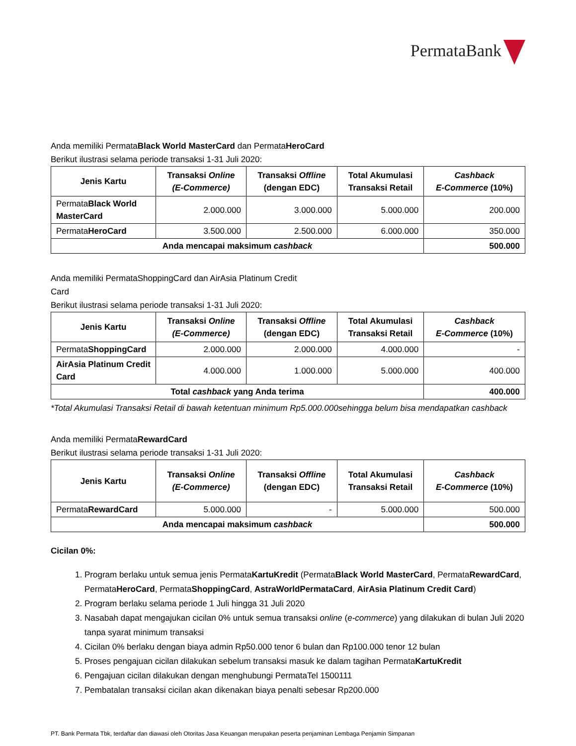PermataBank
Anda memiliki PermataBlack World MasterCard dan PermataHeroCard
Berikut ilustrasi selama periode transaksi 1-31 Juli 2020:
| Jenis Kartu | Transaksi Online (E-Commerce) | Transaksi Offline (dengan EDC) | Total Akumulasi Transaksi Retail | Cashback E-Commerce (10%) |
| --- | --- | --- | --- | --- |
| Permata Black World MasterCard | 2.000.000 | 3.000.000 | 5.000.000 | 200.000 |
| Permata HeroCard | 3.500.000 | 2.500.000 | 6.000.000 | 350.000 |
| Anda mencapai maksimum cashback | | | | 500.000 |
Anda memiliki PermataShoppingCard dan AirAsia Platinum Credit
Card
Berikut ilustrasi selama periode transaksi 1-31 Juli 2020:
| Jenis Kartu | Transaksi Online (E-Commerce) | Transaksi Offline (dengan EDC) | Total Akumulasi Transaksi Retail | Cashback E-Commerce (10%) |
| --- | --- | --- | --- | --- |
| Permata ShoppingCard | 2.000.000 | 2.000.000 | 4.000.000 | - |
| AirAsia Platinum Credit Card | 4.000.000 | 1.000.000 | 5.000.000 | 400.000 |
| Total cashback yang Anda terima | | | | 400.000 |
*Total Akumulasi Transaksi Retail di bawah ketentuan minimum Rp5.000.000sehingga belum bisa mendapatkan cashback
Anda memiliki PermataRewardCard
Berikut ilustrasi selama periode transaksi 1-31 Juli 2020:
| Jenis Kartu | Transaksi Online (E-Commerce) | Transaksi Offline (dengan EDC) | Total Akumulasi Transaksi Retail | Cashback E-Commerce (10%) |
| --- | --- | --- | --- | --- |
| Permata RewardCard | 5.000.000 | - | 5.000.000 | 500.000 |
| Anda mencapai maksimum cashback | | | | 500.000 |
Cicilan 0%:
1. Program berlaku untuk semua jenis PermataKartuKredit (PermataBlack World MasterCard, PermataRewardCard, PermataHeroCard, PermataShoppingCard, AstraWorldPermataCard, AirAsia Platinum Credit Card)
2. Program berlaku selama periode 1 Juli hingga 31 Juli 2020
3. Nasabah dapat mengajukan cicilan 0% untuk semua transaksi online (e-commerce) yang dilakukan di bulan Juli 2020 tanpa syarat minimum transaksi
4. Cicilan 0% berlaku dengan biaya admin Rp50.000 tenor 6 bulan dan Rp100.000 tenor 12 bulan
5. Proses pengajuan cicilan dilakukan sebelum transaksi masuk ke dalam tagihan PermataKartuKredit
6. Pengajuan cicilan dilakukan dengan menghubungi PermataTel 1500111
7. Pembatalan transaksi cicilan akan dikenakan biaya penalti sebesar Rp200.000
PT. Bank Permata Tbk, terdaftar dan diawasi oleh Otoritas Jasa Keuangan merupakan peserta penjaminan Lembaga Penjamin Simpanan